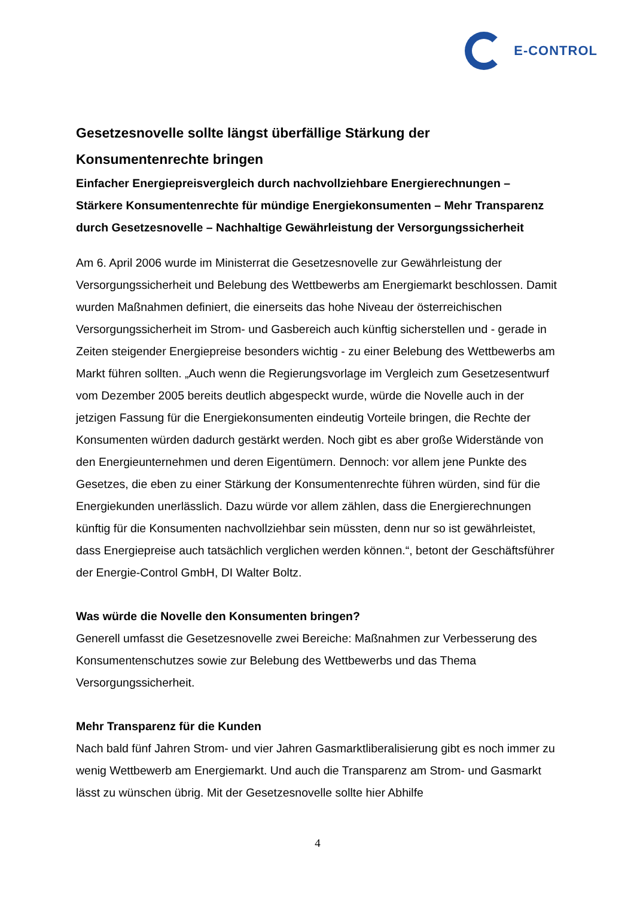E-CONTROL
Gesetzesnovelle sollte längst überfällige Stärkung der Konsumentenrechte bringen
Einfacher Energiepreisvergleich durch nachvollziehbare Energierechnungen – Stärkere Konsumentenrechte für mündige Energiekonsumenten – Mehr Transparenz durch Gesetzesnovelle – Nachhaltige Gewährleistung der Versorgungssicherheit
Am 6. April 2006 wurde im Ministerrat die Gesetzesnovelle zur Gewährleistung der Versorgungssicherheit und Belebung des Wettbewerbs am Energiemarkt beschlossen. Damit wurden Maßnahmen definiert, die einerseits das hohe Niveau der österreichischen Versorgungssicherheit im Strom- und Gasbereich auch künftig sicherstellen und - gerade in Zeiten steigender Energiepreise besonders wichtig - zu einer Belebung des Wettbewerbs am Markt führen sollten. „Auch wenn die Regierungsvorlage im Vergleich zum Gesetzesentwurf vom Dezember 2005 bereits deutlich abgespeckt wurde, würde die Novelle auch in der jetzigen Fassung für die Energiekonsumenten eindeutig Vorteile bringen, die Rechte der Konsumenten würden dadurch gestärkt werden. Noch gibt es aber große Widerstände von den Energieunternehmen und deren Eigentümern. Dennoch: vor allem jene Punkte des Gesetzes, die eben zu einer Stärkung der Konsumentenrechte führen würden, sind für die Energiekunden unerlässlich. Dazu würde vor allem zählen, dass die Energierechnungen künftig für die Konsumenten nachvollziehbar sein müssten, denn nur so ist gewährleistet, dass Energiepreise auch tatsächlich verglichen werden können.“, betont der Geschäftsführer der Energie-Control GmbH, DI Walter Boltz.
Was würde die Novelle den Konsumenten bringen?
Generell umfasst die Gesetzesnovelle zwei Bereiche: Maßnahmen zur Verbesserung des Konsumentenschutzes sowie zur Belebung des Wettbewerbs und das Thema Versorgungssicherheit.
Mehr Transparenz für die Kunden
Nach bald fünf Jahren Strom- und vier Jahren Gasmarktliberalisierung gibt es noch immer zu wenig Wettbewerb am Energiemarkt. Und auch die Transparenz am Strom- und Gasmarkt lässt zu wünschen übrig. Mit der Gesetzesnovelle sollte hier Abhilfe
4